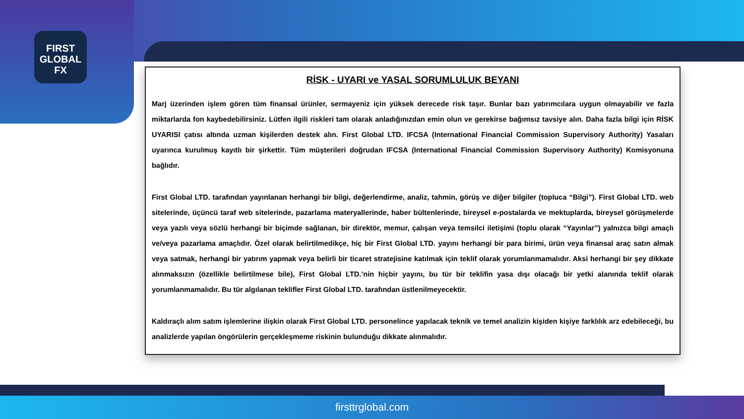FIRST
GLOBAL
FX
firsttrglobal.com
RİSK - UYARI ve YASAL SORUMLULUK BEYANI
Marj üzerinden işlem gören tüm finansal ürünler, sermayeniz için yüksek derecede risk taşır. Bunlar bazı yatırımcılara uygun olmayabilir ve fazla miktarlarda fon kaybedebilirsiniz. Lütfen ilgili riskleri tam olarak anladığınızdan emin olun ve gerekirse bağımsız tavsiye alın. Daha fazla bilgi için RİSK UYARISI çatısı altında uzman kişilerden destek alın. First Global LTD. IFCSA (International Financial Commission Supervisory Authority) Yasaları uyarınca kurulmuş kayıtlı bir şirkettir. Tüm müşterileri doğrudan IFCSA (International Financial Commission Supervisory Authority) Komisyonuna bağlıdır.
First Global LTD. tarafından yayınlanan herhangi bir bilgi, değerlendirme, analiz, tahmin, görüş ve diğer bilgiler (topluca “Bilgi”). First Global LTD. web sitelerinde, üçüncü taraf web sitelerinde, pazarlama materyallerinde, haber bültenlerinde, bireysel e-postalarda ve mektuplarda, bireysel görüşmelerde veya yazılı veya sözlü herhangi bir biçimde sağlanan, bir direktör, memur, çalışan veya temsilci iletişimi (toplu olarak “Yayınlar”) yalnızca bilgi amaçlı ve/veya pazarlama amaçlıdır. Özel olarak belirtilmedikçe, hiç bir First Global LTD. yayını herhangi bir para birimi, ürün veya finansal araç satın almak veya satmak, herhangi bir yatırım yapmak veya belirli bir ticaret stratejisine katılmak için teklif olarak yorumlanmamalıdır. Aksi herhangi bir şey dikkate alınmaksızın (özellikle belirtilmese bile), First Global LTD.’nin hiçbir yayını, bu tür bir teklifin yasa dışı olacağı bir yetki alanında teklif olarak yorumlanmamalıdır. Bu tür algılanan teklifler First Global LTD. tarafından üstlenilmeyecektir.
Kaldıraçlı alım satım işlemlerine ilişkin olarak First Global LTD. personelince yapılacak teknik ve temel analizin kişiden kişiye farklılık arz edebileceği, bu analizlerde yapılan öngörülerin gerçekleşmeme riskinin bulunduğu dikkate alınmalıdır.